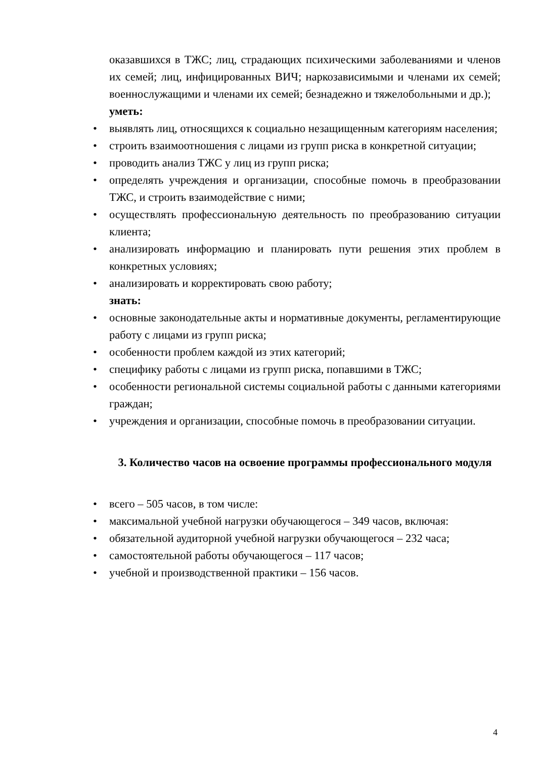оказавшихся в ТЖС; лиц, страдающих психическими заболеваниями и членов их семей; лиц, инфицированных ВИЧ; наркозависимыми и членами их семей; военнослужащими и членами их семей; безнадежно и тяжелобольными и др.);
уметь:
• выявлять лиц, относящихся к социально незащищенным категориям населения;
• строить взаимоотношения с лицами из групп риска в конкретной ситуации;
• проводить анализ ТЖС у лиц из групп риска;
• определять учреждения и организации, способные помочь в преобразовании ТЖС, и строить взаимодействие с ними;
• осуществлять профессиональную деятельность по преобразованию ситуации клиента;
• анализировать информацию и планировать пути решения этих проблем в конкретных условиях;
• анализировать и корректировать свою работу;
знать:
• основные законодательные акты и нормативные документы, регламентирующие работу с лицами из групп риска;
• особенности проблем каждой из этих категорий;
• специфику работы с лицами из групп риска, попавшими в ТЖС;
• особенности региональной системы социальной работы с данными категориями граждан;
• учреждения и организации, способные помочь в преобразовании ситуации.
3. Количество часов на освоение программы профессионального модуля
• всего – 505 часов, в том числе:
• максимальной учебной нагрузки обучающегося – 349 часов, включая:
• обязательной аудиторной учебной нагрузки обучающегося – 232 часа;
• самостоятельной работы обучающегося – 117 часов;
• учебной и производственной практики – 156 часов.
4